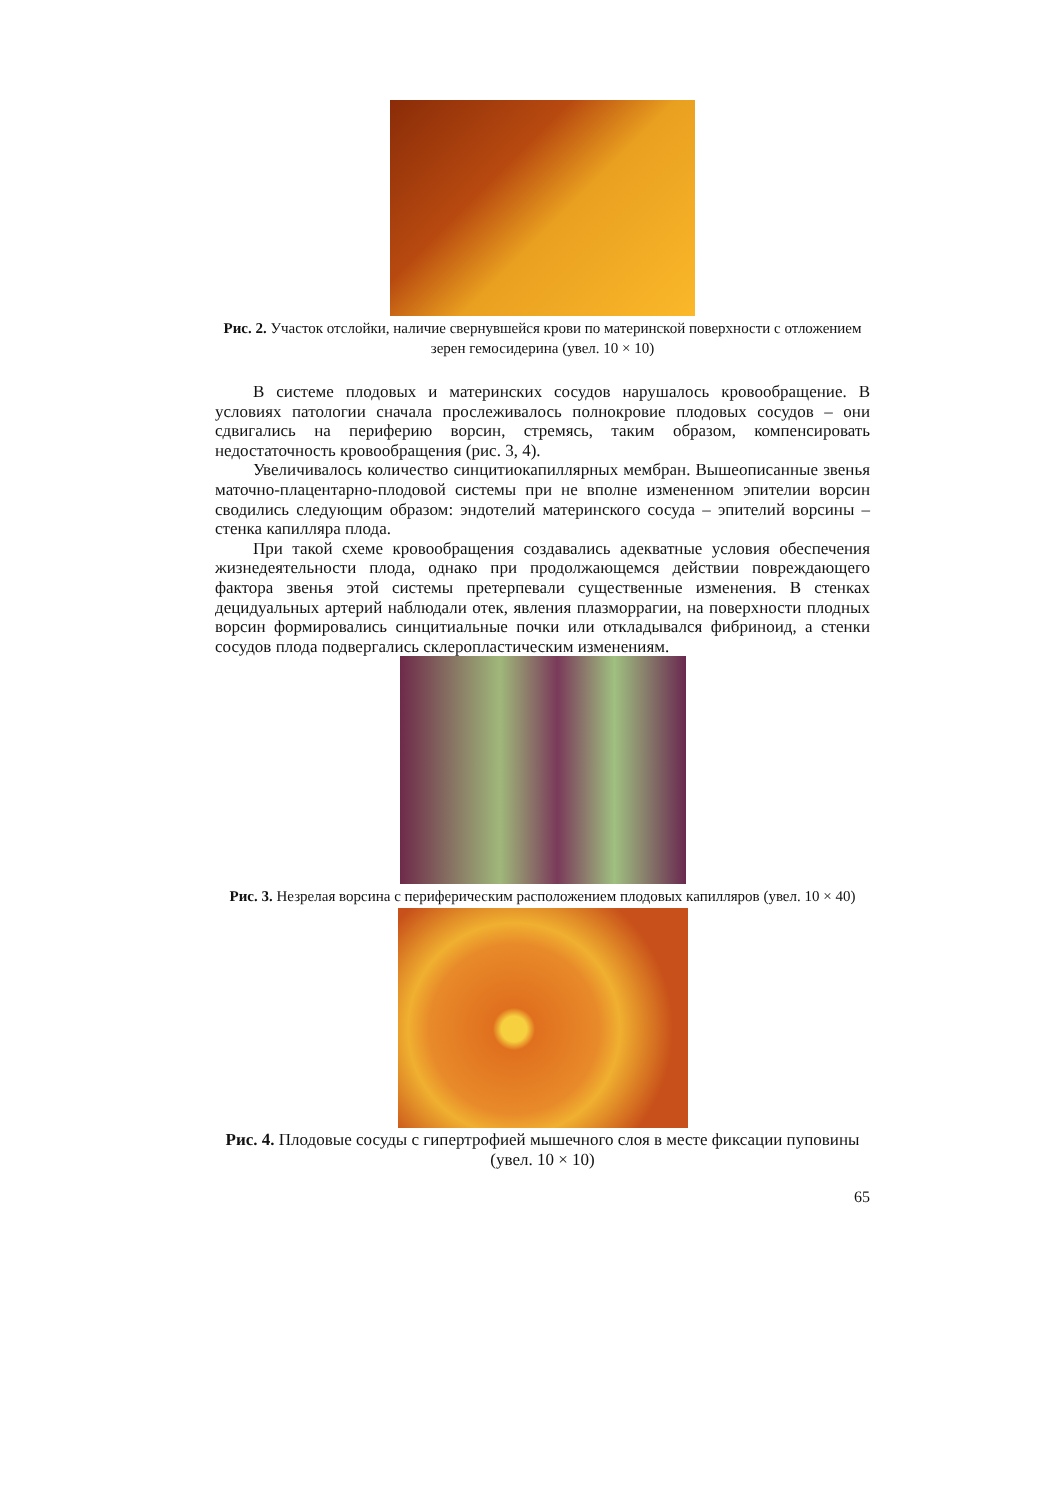Рис. 2. Участок отслойки, наличие свернувшейся крови по материнской поверхности с отложением зерен гемосидерина (увел. 10 × 10)
В системе плодовых и материнских сосудов нарушалось кровообращение. В условиях патологии сначала прослеживалось полнокровие плодовых сосудов – они сдвигались на периферию ворсин, стремясь, таким образом, компенсировать недостаточность кровообращения (рис. 3, 4).
Увеличивалось количество синцитиокапиллярных мембран. Вышеописанные звенья маточно-плацентарно-плодовой системы при не вполне измененном эпителии ворсин сводились следующим образом: эндотелий материнского сосуда – эпителий ворсины – стенка капилляра плода.
При такой схеме кровообращения создавались адекватные условия обеспечения жизнедеятельности плода, однако при продолжающемся действии повреждающего фактора звенья этой системы претерпевали существенные изменения. В стенках децидуальных артерий наблюдали отек, явления плазморрагии, на поверхности плодных ворсин формировались синцитиальные почки или откладывался фибриноид, а стенки сосудов плода подвергались склеропластическим изменениям.
Рис. 3. Незрелая ворсина с периферическим расположением плодовых капилляров (увел. 10 × 40)
Рис. 4. Плодовые сосуды с гипертрофией мышечного слоя в месте фиксации пуповины (увел. 10 × 10)
65